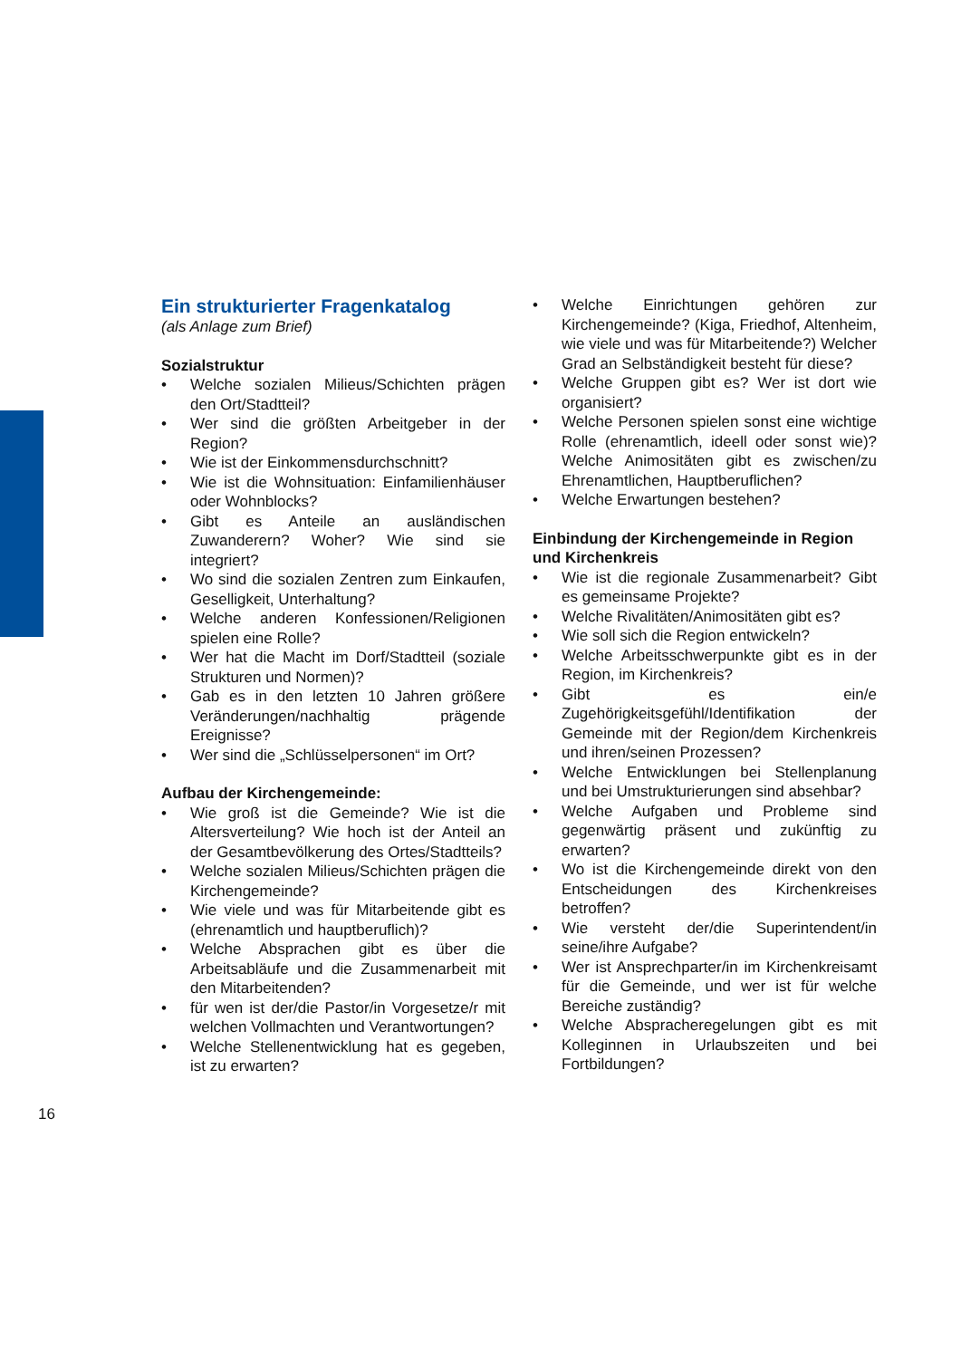Ein strukturierter Fragenkatalog
(als Anlage zum Brief)
Sozialstruktur
• Welche sozialen Milieus/Schichten prägen den Ort/Stadtteil?
• Wer sind die größten Arbeitgeber in der Region?
• Wie ist der Einkommensdurchschnitt?
• Wie ist die Wohnsituation: Einfamilienhäuser oder Wohnblocks?
• Gibt es Anteile an ausländischen Zuwanderern? Woher? Wie sind sie integriert?
• Wo sind die sozialen Zentren zum Einkaufen, Geselligkeit, Unterhaltung?
• Welche anderen Konfessionen/Religionen spielen eine Rolle?
• Wer hat die Macht im Dorf/Stadtteil (soziale Strukturen und Normen)?
• Gab es in den letzten 10 Jahren größere Veränderungen/nachhaltig prägende Ereignisse?
• Wer sind die „Schlüsselpersonen“ im Ort?
Aufbau der Kirchengemeinde:
• Wie groß ist die Gemeinde? Wie ist die Altersverteilung? Wie hoch ist der Anteil an der Gesamtbevölkerung des Ortes/Stadtteils?
• Welche sozialen Milieus/Schichten prägen die Kirchengemeinde?
• Wie viele und was für Mitarbeitende gibt es (ehrenamtlich und hauptberuflich)?
• Welche Absprachen gibt es über die Arbeitsabläufe und die Zusammenarbeit mit den Mitarbeitenden?
• für wen ist der/die Pastor/in Vorgesetze/r mit welchen Vollmachten und Verantwortungen?
• Welche Stellenentwicklung hat es gegeben, ist zu erwarten?
• Welche Einrichtungen gehören zur Kirchengemeinde? (Kiga, Friedhof, Altenheim, wie viele und was für Mitarbeitende?) Welcher Grad an Selbständigkeit besteht für diese?
• Welche Gruppen gibt es? Wer ist dort wie organisiert?
• Welche Personen spielen sonst eine wichtige Rolle (ehrenamtlich, ideell oder sonst wie)? Welche Animositäten gibt es zwischen/zu Ehrenamtlichen, Hauptberuflichen?
• Welche Erwartungen bestehen?
Einbindung der Kirchengemeinde in Region und Kirchenkreis
• Wie ist die regionale Zusammenarbeit? Gibt es gemeinsame Projekte?
• Welche Rivalitäten/Animositäten gibt es?
• Wie soll sich die Region entwickeln?
• Welche Arbeitsschwerpunkte gibt es in der Region, im Kirchenkreis?
• Gibt es ein/e Zugehörigkeitsgefühl/Identifikation der Gemeinde mit der Region/dem Kirchenkreis und ihren/seinen Prozessen?
• Welche Entwicklungen bei Stellenplanung und bei Umstrukturierungen sind absehbar?
• Welche Aufgaben und Probleme sind gegenwärtig präsent und zukünftig zu erwarten?
• Wo ist die Kirchengemeinde direkt von den Entscheidungen des Kirchenkreises betroffen?
• Wie versteht der/die Superintendent/in seine/ihre Aufgabe?
• Wer ist Ansprechparter/in im Kirchenkreisamt für die Gemeinde, und wer ist für welche Bereiche zuständig?
• Welche Absprache­regelungen gibt es mit Kolleginnen in Urlaubszeiten und bei Fortbildungen?
16